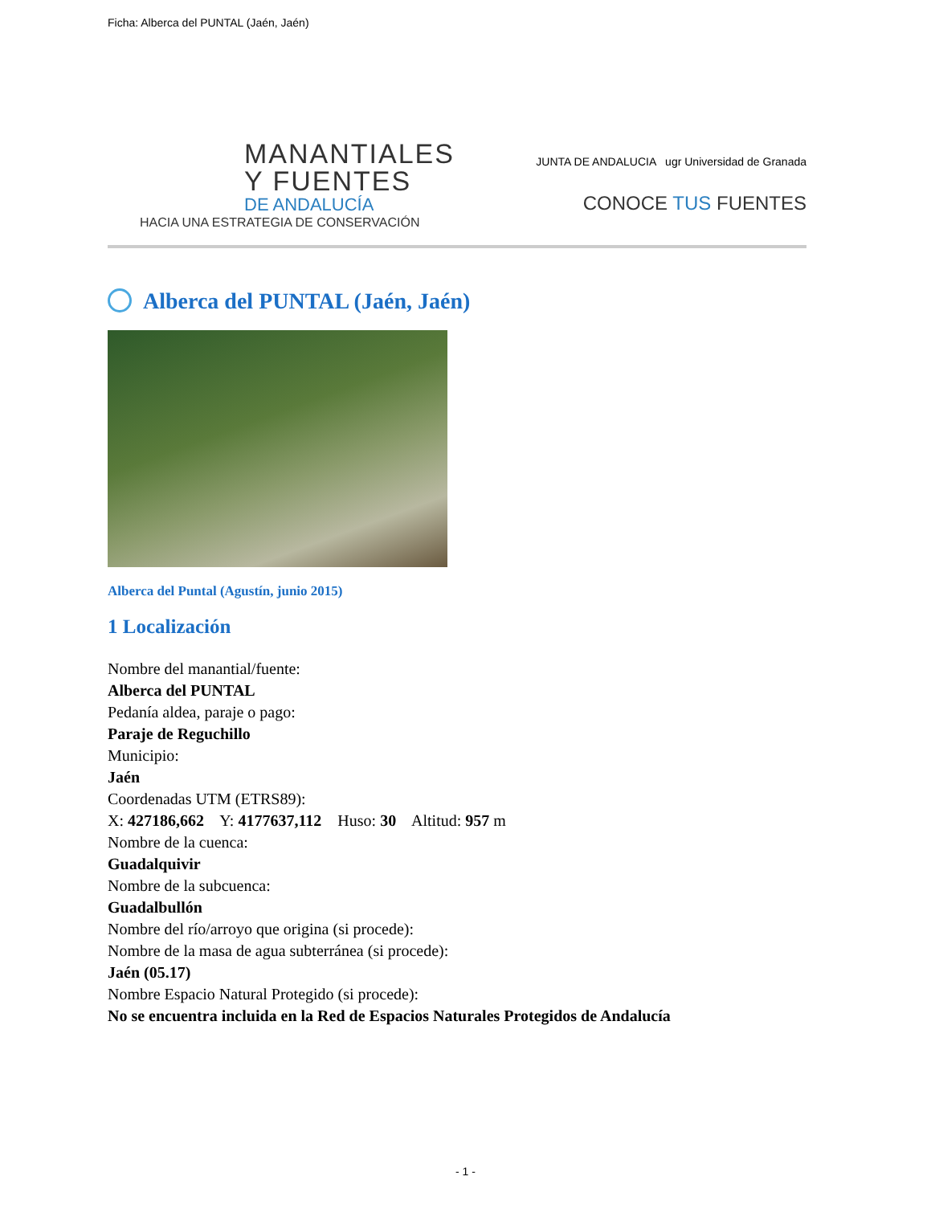Ficha: Alberca del PUNTAL (Jaén, Jaén)
MANANTIALES
Y FUENTES
DE ANDALUCÍA
HACIA UNA ESTRATEGIA DE CONSERVACIÓN
JUNTA DE ANDALUCIA ugr Universidad de Granada
CONOCE TUS FUENTES
Alberca del PUNTAL (Jaén, Jaén)
Alberca del Puntal (Agustín, junio 2015)
1 Localización
Nombre del manantial/fuente:
Alberca del PUNTAL
Pedanía aldea, paraje o pago:
Paraje de Reguchillo
Municipio:
Jaén
Coordenadas UTM (ETRS89):
X: 427186,662 Y: 4177637,112 Huso: 30 Altitud: 957 m
Nombre de la cuenca:
Guadalquivir
Nombre de la subcuenca:
Guadalbullón
Nombre del río/arroyo que origina (si procede):
Nombre de la masa de agua subterránea (si procede):
Jaén (05.17)
Nombre Espacio Natural Protegido (si procede):
No se encuentra incluida en la Red de Espacios Naturales Protegidos de Andalucía
- 1 -